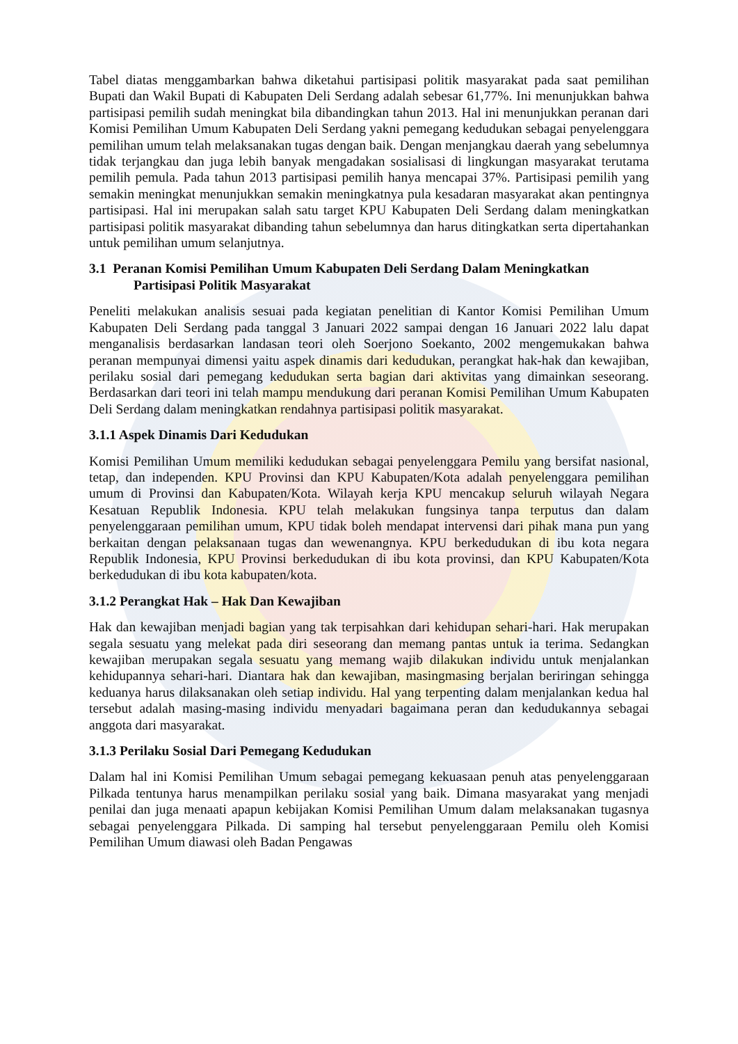Tabel diatas menggambarkan bahwa diketahui partisipasi politik masyarakat pada saat pemilihan Bupati dan Wakil Bupati di Kabupaten Deli Serdang adalah sebesar 61,77%. Ini menunjukkan bahwa partisipasi pemilih sudah meningkat bila dibandingkan tahun 2013. Hal ini menunjukkan peranan dari Komisi Pemilihan Umum Kabupaten Deli Serdang yakni pemegang kedudukan sebagai penyelenggara pemilihan umum telah melaksanakan tugas dengan baik. Dengan menjangkau daerah yang sebelumnya tidak terjangkau dan juga lebih banyak mengadakan sosialisasi di lingkungan masyarakat terutama pemilih pemula. Pada tahun 2013 partisipasi pemilih hanya mencapai 37%. Partisipasi pemilih yang semakin meningkat menunjukkan semakin meningkatnya pula kesadaran masyarakat akan pentingnya partisipasi. Hal ini merupakan salah satu target KPU Kabupaten Deli Serdang dalam meningkatkan partisipasi politik masyarakat dibanding tahun sebelumnya dan harus ditingkatkan serta dipertahankan untuk pemilihan umum selanjutnya.
3.1 Peranan Komisi Pemilihan Umum Kabupaten Deli Serdang Dalam Meningkatkan
Partisipasi Politik Masyarakat
Peneliti melakukan analisis sesuai pada kegiatan penelitian di Kantor Komisi Pemilihan Umum Kabupaten Deli Serdang pada tanggal 3 Januari 2022 sampai dengan 16 Januari 2022 lalu dapat menganalisis berdasarkan landasan teori oleh Soerjono Soekanto, 2002 mengemukakan bahwa peranan mempunyai dimensi yaitu aspek dinamis dari kedudukan, perangkat hak-hak dan kewajiban, perilaku sosial dari pemegang kedudukan serta bagian dari aktivitas yang dimainkan seseorang. Berdasarkan dari teori ini telah mampu mendukung dari peranan Komisi Pemilihan Umum Kabupaten Deli Serdang dalam meningkatkan rendahnya partisipasi politik masyarakat.
3.1.1 Aspek Dinamis Dari Kedudukan
Komisi Pemilihan Umum memiliki kedudukan sebagai penyelenggara Pemilu yang bersifat nasional, tetap, dan independen. KPU Provinsi dan KPU Kabupaten/Kota adalah penyelenggara pemilihan umum di Provinsi dan Kabupaten/Kota. Wilayah kerja KPU mencakup seluruh wilayah Negara Kesatuan Republik Indonesia. KPU telah melakukan fungsinya tanpa terputus dan dalam penyelenggaraan pemilihan umum, KPU tidak boleh mendapat intervensi dari pihak mana pun yang berkaitan dengan pelaksanaan tugas dan wewenangnya. KPU berkedudukan di ibu kota negara Republik Indonesia, KPU Provinsi berkedudukan di ibu kota provinsi, dan KPU Kabupaten/Kota berkedudukan di ibu kota kabupaten/kota.
3.1.2 Perangkat Hak – Hak Dan Kewajiban
Hak dan kewajiban menjadi bagian yang tak terpisahkan dari kehidupan sehari-hari. Hak merupakan segala sesuatu yang melekat pada diri seseorang dan memang pantas untuk ia terima. Sedangkan kewajiban merupakan segala sesuatu yang memang wajib dilakukan individu untuk menjalankan kehidupannya sehari-hari. Diantara hak dan kewajiban, masingmasing berjalan beriringan sehingga keduanya harus dilaksanakan oleh setiap individu. Hal yang terpenting dalam menjalankan kedua hal tersebut adalah masing-masing individu menyadari bagaimana peran dan kedudukannya sebagai anggota dari masyarakat.
3.1.3 Perilaku Sosial Dari Pemegang Kedudukan
Dalam hal ini Komisi Pemilihan Umum sebagai pemegang kekuasaan penuh atas penyelenggaraan Pilkada tentunya harus menampilkan perilaku sosial yang baik. Dimana masyarakat yang menjadi penilai dan juga menaati apapun kebijakan Komisi Pemilihan Umum dalam melaksanakan tugasnya sebagai penyelenggara Pilkada. Di samping hal tersebut penyelenggaraan Pemilu oleh Komisi Pemilihan Umum diawasi oleh Badan Pengawas